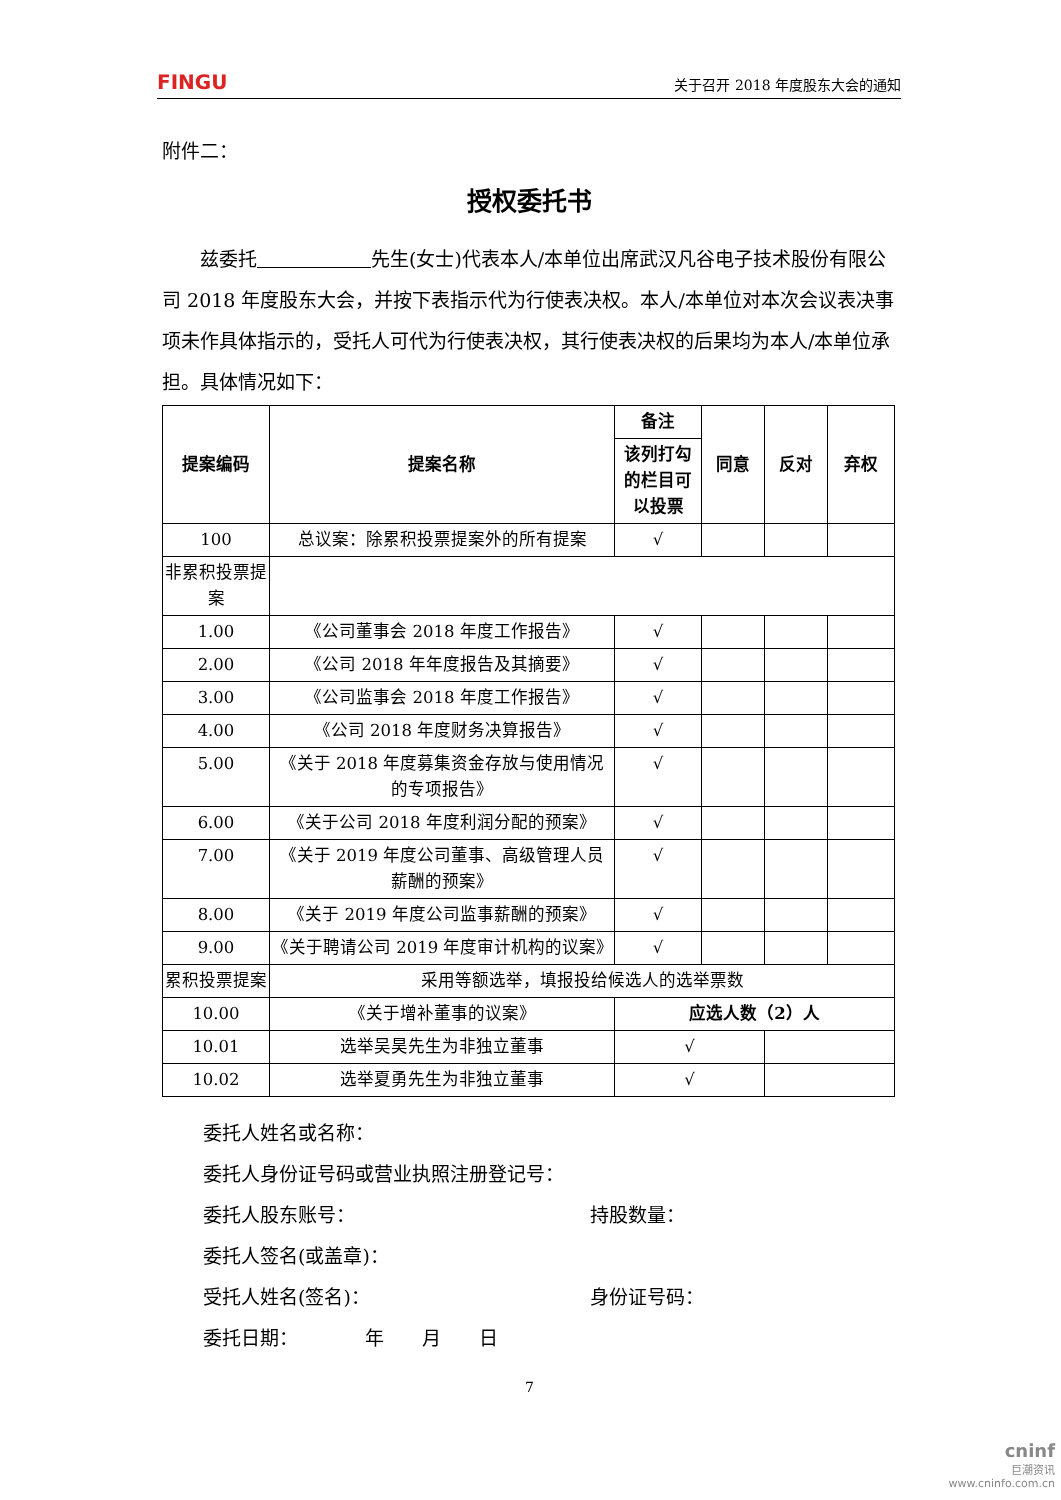FINGU 关于召开 2018 年度股东大会的通知
附件二：
授权委托书
兹委托　　　　　　 先生(女士)代表本人/本单位出席武汉凡谷电子技术股份有限公司 2018 年度股东大会，并按下表指示代为行使表决权。本人/本单位对本次会议表决事项未作具体指示的，受托人可代为行使表决权，其行使表决权的后果均为本人/本单位承担。具体情况如下：
| 提案编码 | 提案名称 | 备注 | 同意 | 反对 | 弃权 |
| --- | --- | --- | --- | --- | --- |
| | | 该列打勾的栏目可以投票 | | | |
| 100 | 总议案：除累积投票提案外的所有提案 | √ | | | |
| 非累积投票提案 | | | | | |
| 1.00 | 《公司董事会 2018 年度工作报告》 | √ | | | |
| 2.00 | 《公司 2018 年年度报告及其摘要》 | √ | | | |
| 3.00 | 《公司监事会 2018 年度工作报告》 | √ | | | |
| 4.00 | 《公司 2018 年度财务决算报告》 | √ | | | |
| 5.00 | 《关于 2018 年度募集资金存放与使用情况的专项报告》 | √ | | | |
| 6.00 | 《关于公司 2018 年度利润分配的预案》 | √ | | | |
| 7.00 | 《关于 2019 年度公司董事、高级管理人员薪酬的预案》 | √ | | | |
| 8.00 | 《关于 2019 年度公司监事薪酬的预案》 | √ | | | |
| 9.00 | 《关于聘请公司 2019 年度审计机构的议案》 | √ | | | |
| 累积投票提案 | 采用等额选举，填报投给候选人的选举票数 | | | | |
| 10.00 | 《关于增补董事的议案》 | 应选人数（2）人 | | | |
| 10.01 | 选举吴昊先生为非独立董事 | √ | | | |
| 10.02 | 选举夏勇先生为非独立董事 | √ | | | |
委托人姓名或名称：
委托人身份证号码或营业执照注册登记号：
委托人股东账号： 持股数量：
委托人签名(或盖章)：
受托人姓名(签名)： 身份证号码：
委托日期：　　　　年　　月　　日
7
cninf
巨潮资讯
www.cninfo.com.cn